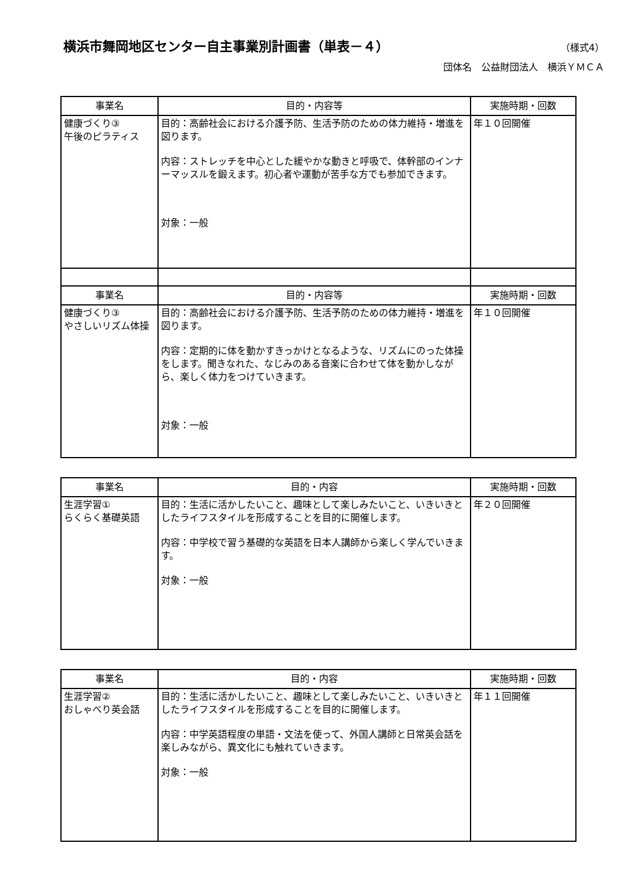横浜市舞岡地区センター自主事業別計画書（単表－４）
（様式4）
団体名　公益財団法人　横浜ＹＭＣＡ
| 事業名 | 目的・内容等 | 実施時期・回数 |
| --- | --- | --- |
| 健康づくり③ 午後のピラティス | 目的：高齢社会における介護予防、生活予防のための体力維持・増進を図ります。 内容：ストレッチを中心とした緩やかな動きと呼吸で、体幹部のインナーマッスルを鍛えます。初心者や運動が苦手な方でも参加できます。 対象：一般 | 年１０回開催 |
| 事業名 | 目的・内容等 | 実施時期・回数 |
| 健康づくり③ やさしいリズム体操 | 目的：高齢社会における介護予防、生活予防のための体力維持・増進を図ります。 内容：定期的に体を動かすきっかけとなるような、リズムにのった体操をします。聞きなれた、なじみのある音楽に合わせて体を動かしながら、楽しく体力をつけていきます。 対象：一般 | 年１０回開催 |
| 事業名 | 目的・内容 | 実施時期・回数 |
| --- | --- | --- |
| 生涯学習① らくらく基礎英語 | 目的：生活に活かしたいこと、趣味として楽しみたいこと、いきいきとしたライフスタイルを形成することを目的に開催します。 内容：中学校で習う基礎的な英語を日本人講師から楽しく学んでいきます。 対象：一般 | 年２０回開催 |
| 事業名 | 目的・内容 | 実施時期・回数 |
| --- | --- | --- |
| 生涯学習② おしゃべり英会話 | 目的：生活に活かしたいこと、趣味として楽しみたいこと、いきいきとしたライフスタイルを形成することを目的に開催します。 内容：中学英語程度の単語・文法を使って、外国人講師と日常英会話を楽しみながら、異文化にも触れていきます。 対象：一般 | 年１１回開催 |